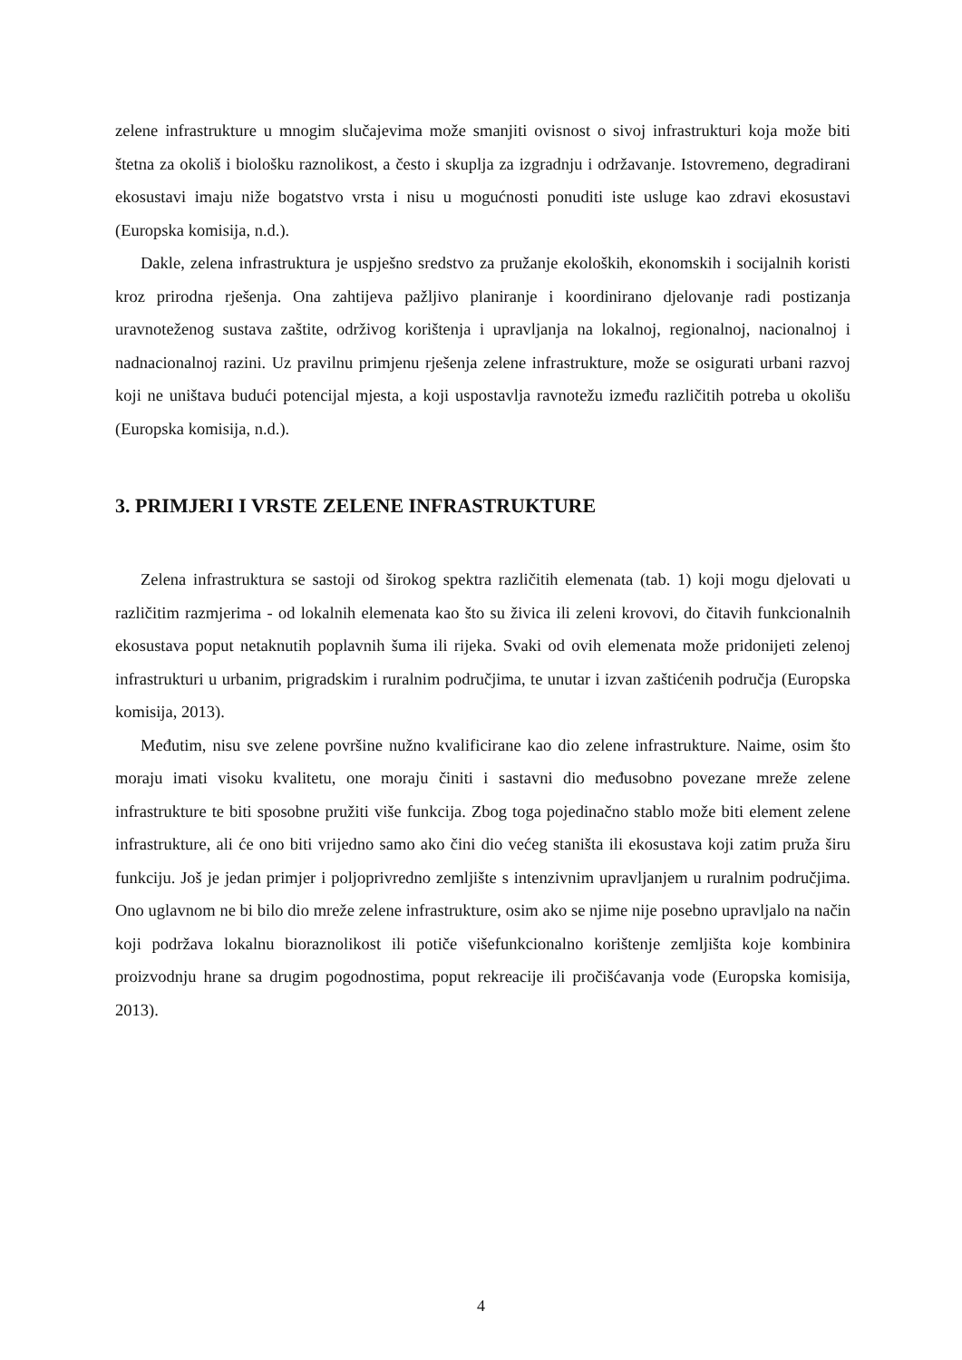zelene infrastrukture u mnogim slučajevima može smanjiti ovisnost o sivoj infrastrukturi koja može biti štetna za okoliš i biološku raznolikost, a često i skuplja za izgradnju i održavanje. Istovremeno, degradirani ekosustavi imaju niže bogatstvo vrsta i nisu u mogućnosti ponuditi iste usluge kao zdravi ekosustavi (Europska komisija, n.d.).
Dakle, zelena infrastruktura je uspješno sredstvo za pružanje ekoloških, ekonomskih i socijalnih koristi kroz prirodna rješenja. Ona zahtijeva pažljivo planiranje i koordinirano djelovanje radi postizanja uravnoteženog sustava zaštite, održivog korištenja i upravljanja na lokalnoj, regionalnoj, nacionalnoj i nadnacionalnoj razini. Uz pravilnu primjenu rješenja zelene infrastrukture, može se osigurati urbani razvoj koji ne uništava budući potencijal mjesta, a koji uspostavlja ravnotežu između različitih potreba u okolišu (Europska komisija, n.d.).
3. PRIMJERI I VRSTE ZELENE INFRASTRUKTURE
Zelena infrastruktura se sastoji od širokog spektra različitih elemenata (tab. 1) koji mogu djelovati u različitim razmjerima - od lokalnih elemenata kao što su živica ili zeleni krovovi, do čitavih funkcionalnih ekosustava poput netaknutih poplavnih šuma ili rijeka. Svaki od ovih elemenata može pridonijeti zelenoj infrastrukturi u urbanim, prigradskim i ruralnim područjima, te unutar i izvan zaštićenih područja (Europska komisija, 2013).
Međutim, nisu sve zelene površine nužno kvalificirane kao dio zelene infrastrukture. Naime, osim što moraju imati visoku kvalitetu, one moraju činiti i sastavni dio međusobno povezane mreže zelene infrastrukture te biti sposobne pružiti više funkcija. Zbog toga pojedinačno stablo može biti element zelene infrastrukture, ali će ono biti vrijedno samo ako čini dio većeg staništa ili ekosustava koji zatim pruža širu funkciju. Još je jedan primjer i poljoprivredno zemljište s intenzivnim upravljanjem u ruralnim područjima. Ono uglavnom ne bi bilo dio mreže zelene infrastrukture, osim ako se njime nije posebno upravljalo na način koji podržava lokalnu bioraznolikost ili potiče višefunkcionalno korištenje zemljišta koje kombinira proizvodnju hrane sa drugim pogodnostima, poput rekreacije ili pročišćavanja vode (Europska komisija, 2013).
4